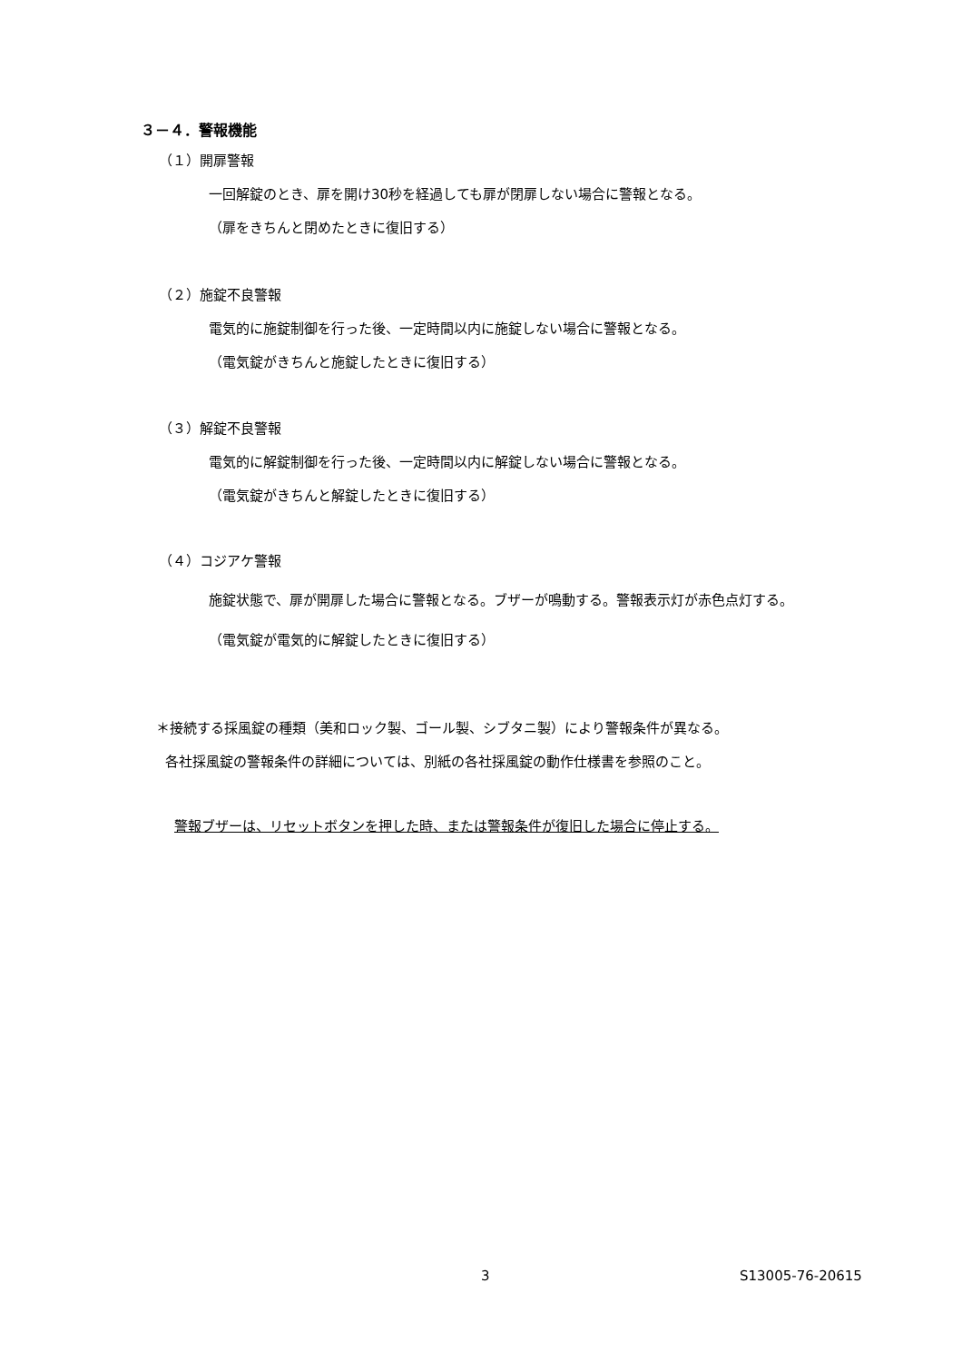３－４．警報機能
（１）開扉警報
一回解錠のとき、扉を開け30秒を経過しても扉が閉扉しない場合に警報となる。
（扉をきちんと閉めたときに復旧する）
（２）施錠不良警報
電気的に施錠制御を行った後、一定時間以内に施錠しない場合に警報となる。
（電気錠がきちんと施錠したときに復旧する）
（３）解錠不良警報
電気的に解錠制御を行った後、一定時間以内に解錠しない場合に警報となる。
（電気錠がきちんと解錠したときに復旧する）
（４）コジアケ警報
施錠状態で、扉が開扉した場合に警報となる。ブザーが鳴動する。警報表示灯が赤色点灯する。
（電気錠が電気的に解錠したときに復旧する）
＊接続する採風錠の種類（美和ロック製、ゴール製、シブタニ製）により警報条件が異なる。
各社採風錠の警報条件の詳細については、別紙の各社採風錠の動作仕様書を参照のこと。
警報ブザーは、リセットボタンを押した時、または警報条件が復旧した場合に停止する。
3 S13005-76-20615